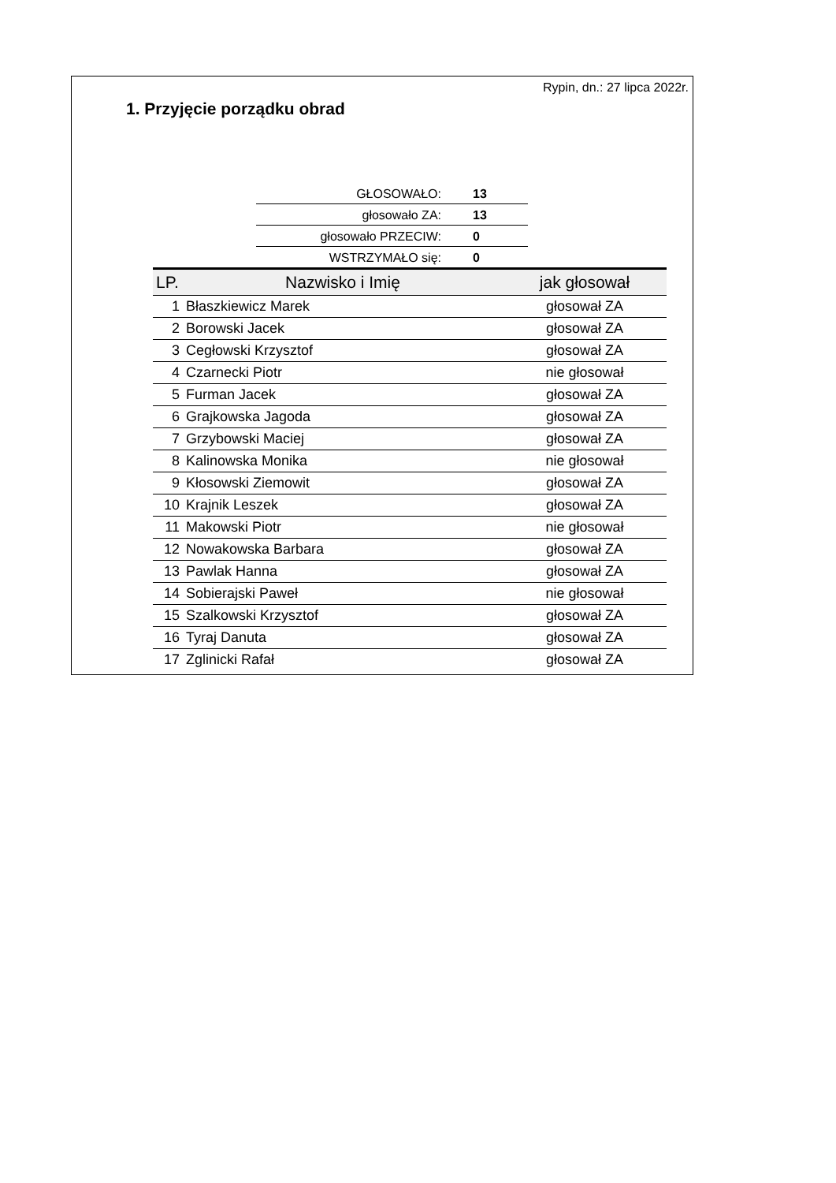Rypin, dn.: 27 lipca 2022r.
1. Przyjęcie porządku obrad
| GŁOSOWAŁO: | 13 |
| głosowało ZA: | 13 |
| głosowało PRZECIW: | 0 |
| WSTRZYMAŁO się: | 0 |
| LP. | Nazwisko i Imię | jak głosował |
| --- | --- | --- |
| 1 | Błaszkiewicz Marek | głosował ZA |
| 2 | Borowski Jacek | głosował ZA |
| 3 | Cegłowski Krzysztof | głosował ZA |
| 4 | Czarnecki Piotr | nie głosował |
| 5 | Furman Jacek | głosował ZA |
| 6 | Grajkowska Jagoda | głosował ZA |
| 7 | Grzybowski Maciej | głosował ZA |
| 8 | Kalinowska Monika | nie głosował |
| 9 | Kłosowski Ziemowit | głosował ZA |
| 10 | Krajnik Leszek | głosował ZA |
| 11 | Makowski Piotr | nie głosował |
| 12 | Nowakowska Barbara | głosował ZA |
| 13 | Pawlak Hanna | głosował ZA |
| 14 | Sobierajski Paweł | nie głosował |
| 15 | Szalkowski Krzysztof | głosował ZA |
| 16 | Tyraj Danuta | głosował ZA |
| 17 | Zglinicki Rafał | głosował ZA |